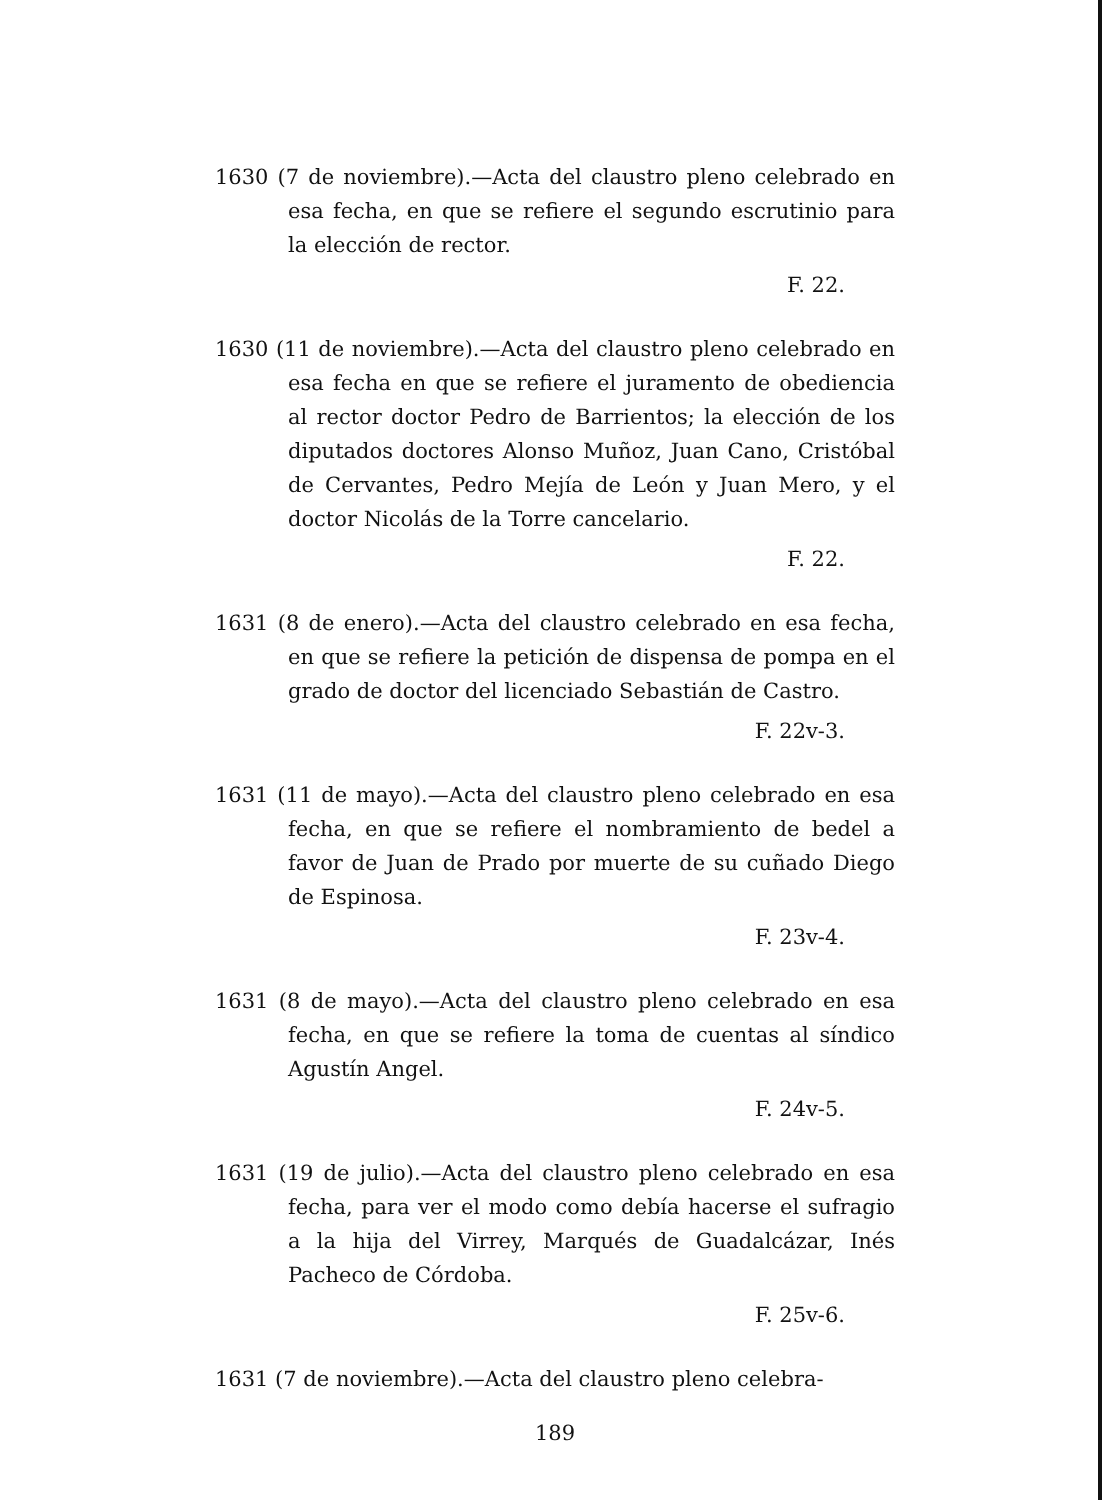1630 (7 de noviembre).—Acta del claustro pleno celebrado en esa fecha, en que se refiere el segundo escrutinio para la elección de rector.
F. 22.
1630 (11 de noviembre).—Acta del claustro pleno celebrado en esa fecha en que se refiere el juramento de obediencia al rector doctor Pedro de Barrientos; la elección de los diputados doctores Alonso Muñoz, Juan Cano, Cristóbal de Cervantes, Pedro Mejía de León y Juan Mero, y el doctor Nicolás de la Torre cancelario.
F. 22.
1631 (8 de enero).—Acta del claustro celebrado en esa fecha, en que se refiere la petición de dispensa de pompa en el grado de doctor del licenciado Sebastián de Castro.
F. 22v-3.
1631 (11 de mayo).—Acta del claustro pleno celebrado en esa fecha, en que se refiere el nombramiento de bedel a favor de Juan de Prado por muerte de su cuñado Diego de Espinosa.
F. 23v-4.
1631 (8 de mayo).—Acta del claustro pleno celebrado en esa fecha, en que se refiere la toma de cuentas al síndico Agustín Angel.
F. 24v-5.
1631 (19 de julio).—Acta del claustro pleno celebrado en esa fecha, para ver el modo como debía hacerse el sufragio a la hija del Virrey, Marqués de Guadalcázar, Inés Pacheco de Córdoba.
F. 25v-6.
1631 (7 de noviembre).—Acta del claustro pleno celebra-
189